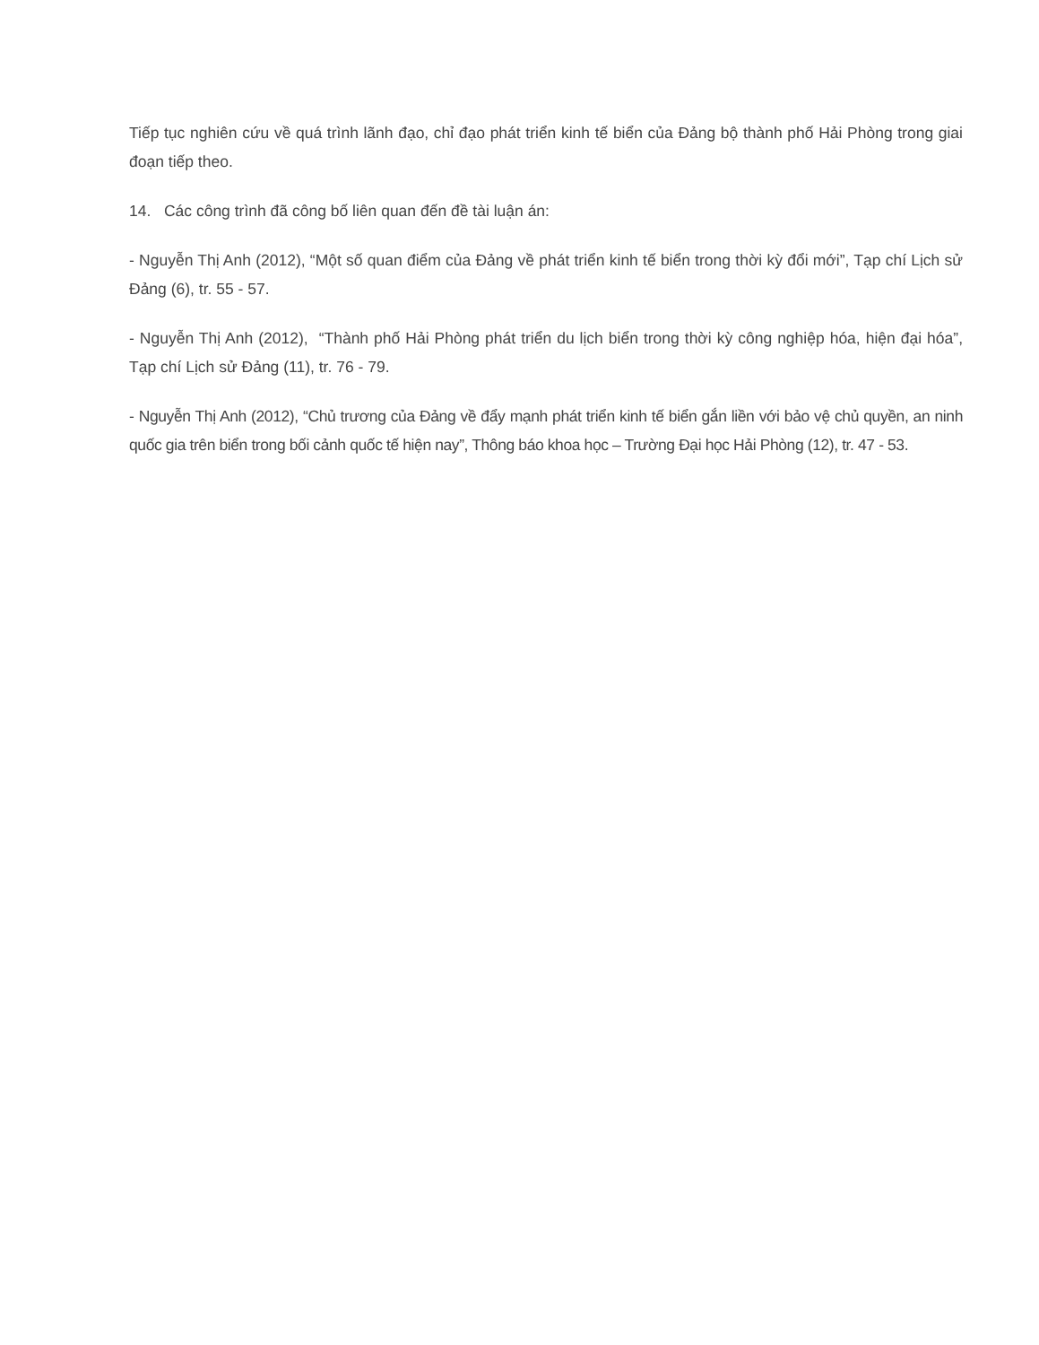Tiếp tục nghiên cứu về quá trình lãnh đạo, chỉ đạo phát triển kinh tế biển của Đảng bộ thành phố Hải Phòng trong giai đoạn tiếp theo.
14. Các công trình đã công bố liên quan đến đề tài luận án:
- Nguyễn Thị Anh (2012), “Một số quan điểm của Đảng về phát triển kinh tế biển trong thời kỳ đổi mới”, Tạp chí Lịch sử Đảng (6), tr. 55 - 57.
- Nguyễn Thị Anh (2012), “Thành phố Hải Phòng phát triển du lịch biển trong thời kỳ công nghiệp hóa, hiện đại hóa”, Tạp chí Lịch sử Đảng (11), tr. 76 - 79.
- Nguyễn Thị Anh (2012), “Chủ trương của Đảng về đẩy mạnh phát triển kinh tế biển gắn liền với bảo vệ chủ quyền, an ninh quốc gia trên biển trong bối cảnh quốc tế hiện nay”, Thông báo khoa học – Trường Đại học Hải Phòng (12), tr. 47 - 53.